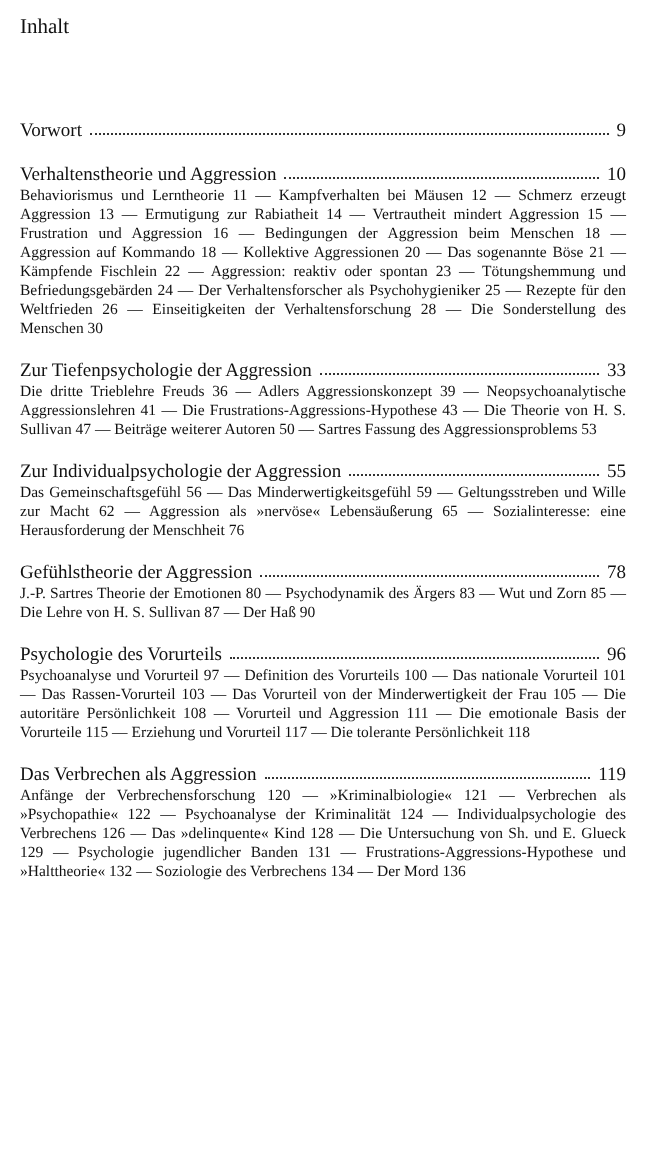Inhalt
Vorwort 9
Verhaltenstheorie und Aggression 10
Behaviorismus und Lerntheorie 11 — Kampfverhalten bei Mäusen 12 — Schmerz erzeugt Aggression 13 — Ermutigung zur Rabiatheit 14 — Vertrautheit mindert Aggression 15 — Frustration und Aggression 16 — Bedingungen der Aggression beim Menschen 18 — Aggression auf Kommando 18 — Kollektive Aggressionen 20 — Das sogenannte Böse 21 — Kämpfende Fischlein 22 — Aggression: reaktiv oder spontan 23 — Tötungshemmung und Befriedungsgebärden 24 — Der Verhaltensforscher als Psychohygieniker 25 — Rezepte für den Weltfrieden 26 — Einseitigkeiten der Verhaltensforschung 28 — Die Sonderstellung des Menschen 30
Zur Tiefenpsychologie der Aggression 33
Die dritte Triebleh­re Freuds 36 — Adlers Aggressionskonzept 39 — Neopsychoanalytische Aggressionslehren 41 — Die Frustrations-Aggressions-Hypothese 43 — Die Theorie von H. S. Sullivan 47 — Beiträge weiterer Autoren 50 — Sartres Fassung des Aggressionsproblems 53
Zur Individualpsychologie der Aggression 55
Das Gemeinschaftsgefühl 56 — Das Minderwertigkeitsgefühl 59 — Geltungsstreben und Wille zur Macht 62 — Aggression als »nervöse« Lebensäußerung 65 — Sozialinteresse: eine Herausforderung der Menschheit 76
Gefühlstheorie der Aggression 78
J.-P. Sartres Theorie der Emotionen 80 — Psychodynamik des Ärgers 83 — Wut und Zorn 85 — Die Lehre von H. S. Sullivan 87 — Der Haß 90
Psychologie des Vorurteils 96
Psychoanalyse und Vorurteil 97 — Definition des Vorurteils 100 — Das nationale Vorurteil 101 — Das Rassen-Vorurteil 103 — Das Vorurteil von der Minderwertigkeit der Frau 105 — Die autoritäre Persönlichkeit 108 — Vorurteil und Aggression 111 — Die emotionale Basis der Vorurteile 115 — Erziehung und Vorurteil 117 — Die tolerante Persönlichkeit 118
Das Verbrechen als Aggression 119
Anfänge der Verbrechensforschung 120 — »Kriminalbiologie« 121 — Verbrechen als »Psychopathie« 122 — Psychoanalyse der Kriminalität 124 — Individualpsychologie des Verbrechens 126 — Das »delinquente« Kind 128 — Die Untersuchung von Sh. und E. Glueck 129 — Psychologie jugendlicher Banden 131 — Frustrations-Aggressions-Hypothese und »Halttheorie« 132 — Soziologie des Verbrechens 134 — Der Mord 136